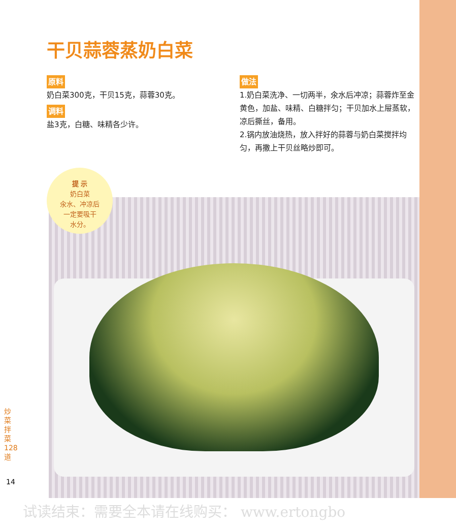干贝蒜蓉蒸奶白菜
原料
奶白菜300克，干贝15克，蒜蓉30克。
调料
盐3克，白糖、味精各少许。
做法
1.奶白菜洗净、一切两半，氽水后冲凉；蒜蓉炸至金黄色，加盐、味精、白糖拌匀；干贝加水上屉蒸软，凉后撕丝，备用。
2.锅内放油烧热，放入拌好的蒜蓉与奶白菜搅拌均匀，再撒上干贝丝略炒即可。
提 示
奶白菜
氽水、冲凉后
一定要吸干
水分。
炒菜拌菜128道
14
试读结束：需要全本请在线购买： www.ertongbo